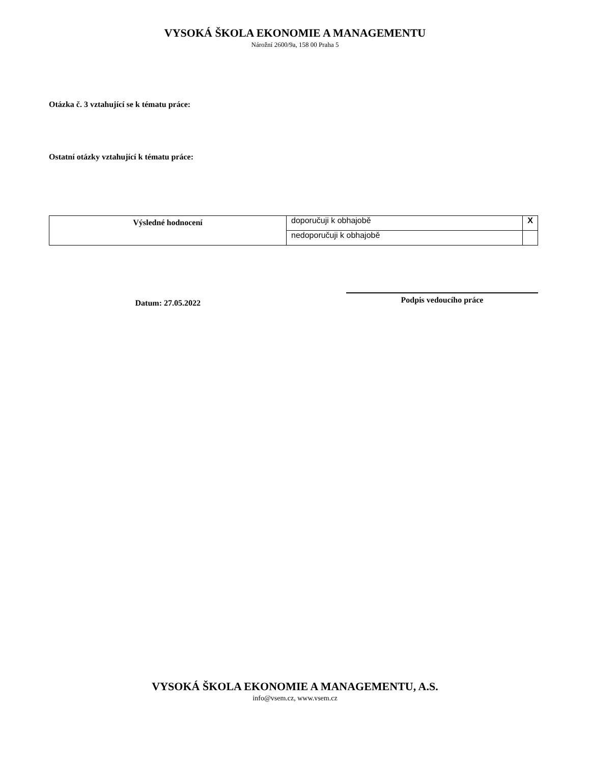VYSOKÁ ŠKOLA EKONOMIE A MANAGEMENTU
Nárožní 2600/9a, 158 00 Praha 5
Otázka č. 3 vztahující se k tématu práce:
Ostatní otázky vztahující k tématu práce:
| Výsledné hodnocení | doporučuji k obhajobě | X |
| | nedoporučuji k obhajobě | |
Datum: 27.05.2022
Podpis vedoucího práce
VYSOKÁ ŠKOLA EKONOMIE A MANAGEMENTU, A.S.
info@vsem.cz, www.vsem.cz